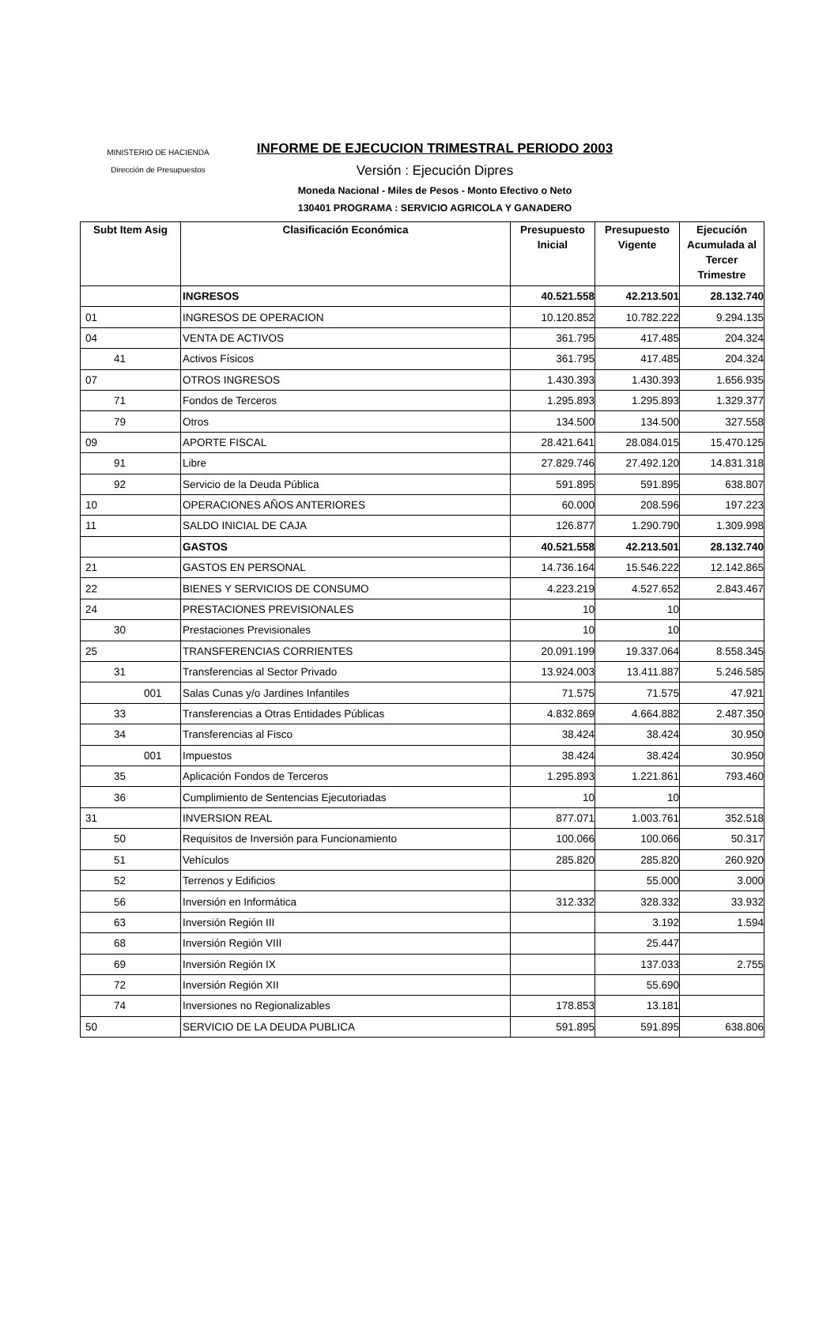MINISTERIO DE HACIENDA
Dirección de Presupuestos
INFORME DE EJECUCION TRIMESTRAL PERIODO 2003
Versión : Ejecución Dipres
Moneda Nacional - Miles de Pesos - Monto Efectivo o Neto
130401 PROGRAMA : SERVICIO AGRICOLA Y GANADERO
| Subt Item Asig | Clasificación Económica | Presupuesto Inicial | Presupuesto Vigente | Ejecución Acumulada al Tercer Trimestre |
| --- | --- | --- | --- | --- |
| | INGRESOS | 40.521.558 | 42.213.501 | 28.132.740 |
| 01 | INGRESOS DE OPERACION | 10.120.852 | 10.782.222 | 9.294.135 |
| 04 | VENTA DE ACTIVOS | 361.795 | 417.485 | 204.324 |
| 41 | Activos Físicos | 361.795 | 417.485 | 204.324 |
| 07 | OTROS INGRESOS | 1.430.393 | 1.430.393 | 1.656.935 |
| 71 | Fondos de Terceros | 1.295.893 | 1.295.893 | 1.329.377 |
| 79 | Otros | 134.500 | 134.500 | 327.558 |
| 09 | APORTE FISCAL | 28.421.641 | 28.084.015 | 15.470.125 |
| 91 | Libre | 27.829.746 | 27.492.120 | 14.831.318 |
| 92 | Servicio de la Deuda Pública | 591.895 | 591.895 | 638.807 |
| 10 | OPERACIONES AÑOS ANTERIORES | 60.000 | 208.596 | 197.223 |
| 11 | SALDO INICIAL DE CAJA | 126.877 | 1.290.790 | 1.309.998 |
| | GASTOS | 40.521.558 | 42.213.501 | 28.132.740 |
| 21 | GASTOS EN PERSONAL | 14.736.164 | 15.546.222 | 12.142.865 |
| 22 | BIENES Y SERVICIOS DE CONSUMO | 4.223.219 | 4.527.652 | 2.843.467 |
| 24 | PRESTACIONES PREVISIONALES | 10 | 10 | |
| 30 | Prestaciones Previsionales | 10 | 10 | |
| 25 | TRANSFERENCIAS CORRIENTES | 20.091.199 | 19.337.064 | 8.558.345 |
| 31 | Transferencias al Sector Privado | 13.924.003 | 13.411.887 | 5.246.585 |
| 001 | Salas Cunas y/o Jardines Infantiles | 71.575 | 71.575 | 47.921 |
| 33 | Transferencias a Otras Entidades Públicas | 4.832.869 | 4.664.882 | 2.487.350 |
| 34 | Transferencias al Fisco | 38.424 | 38.424 | 30.950 |
| 001 | Impuestos | 38.424 | 38.424 | 30.950 |
| 35 | Aplicación Fondos de Terceros | 1.295.893 | 1.221.861 | 793.460 |
| 36 | Cumplimiento de Sentencias Ejecutoriadas | 10 | 10 | |
| 31 | INVERSION REAL | 877.071 | 1.003.761 | 352.518 |
| 50 | Requisitos de Inversión para Funcionamiento | 100.066 | 100.066 | 50.317 |
| 51 | Vehículos | 285.820 | 285.820 | 260.920 |
| 52 | Terrenos y Edificios | | 55.000 | 3.000 |
| 56 | Inversión en Informática | 312.332 | 328.332 | 33.932 |
| 63 | Inversión Región III | | 3.192 | 1.594 |
| 68 | Inversión Región VIII | | 25.447 | |
| 69 | Inversión Región IX | | 137.033 | 2.755 |
| 72 | Inversión Región XII | | 55.690 | |
| 74 | Inversiones no Regionalizables | 178.853 | 13.181 | |
| 50 | SERVICIO DE LA DEUDA PUBLICA | 591.895 | 591.895 | 638.806 |